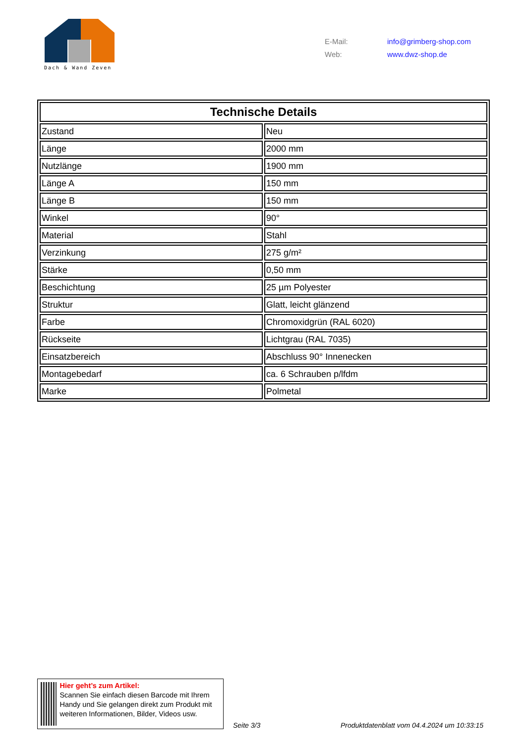Dach & Wand Zeven
E-Mail: info@grimberg-shop.com
Web: www.dwz-shop.de
| Technische Details | |
| --- | --- |
| Zustand | Neu |
| Länge | 2000 mm |
| Nutzlänge | 1900 mm |
| Länge A | 150 mm |
| Länge B | 150 mm |
| Winkel | 90° |
| Material | Stahl |
| Verzinkung | 275 g/m² |
| Stärke | 0,50 mm |
| Beschichtung | 25 µm Polyester |
| Struktur | Glatt, leicht glänzend |
| Farbe | Chromoxidgrün (RAL 6020) |
| Rückseite | Lichtgrau (RAL 7035) |
| Einsatzbereich | Abschluss 90° Innenecken |
| Montagebedarf | ca. 6 Schrauben p/lfdm |
| Marke | Polmetal |
Hier geht’s zum Artikel:
Scannen Sie einfach diesen Barcode mit Ihrem Handy und Sie gelangen direkt zum Produkt mit weiteren Informationen, Bilder, Videos usw.
Seite 3/3
Produktdatenblatt vom 04.4.2024 um 10:33:15